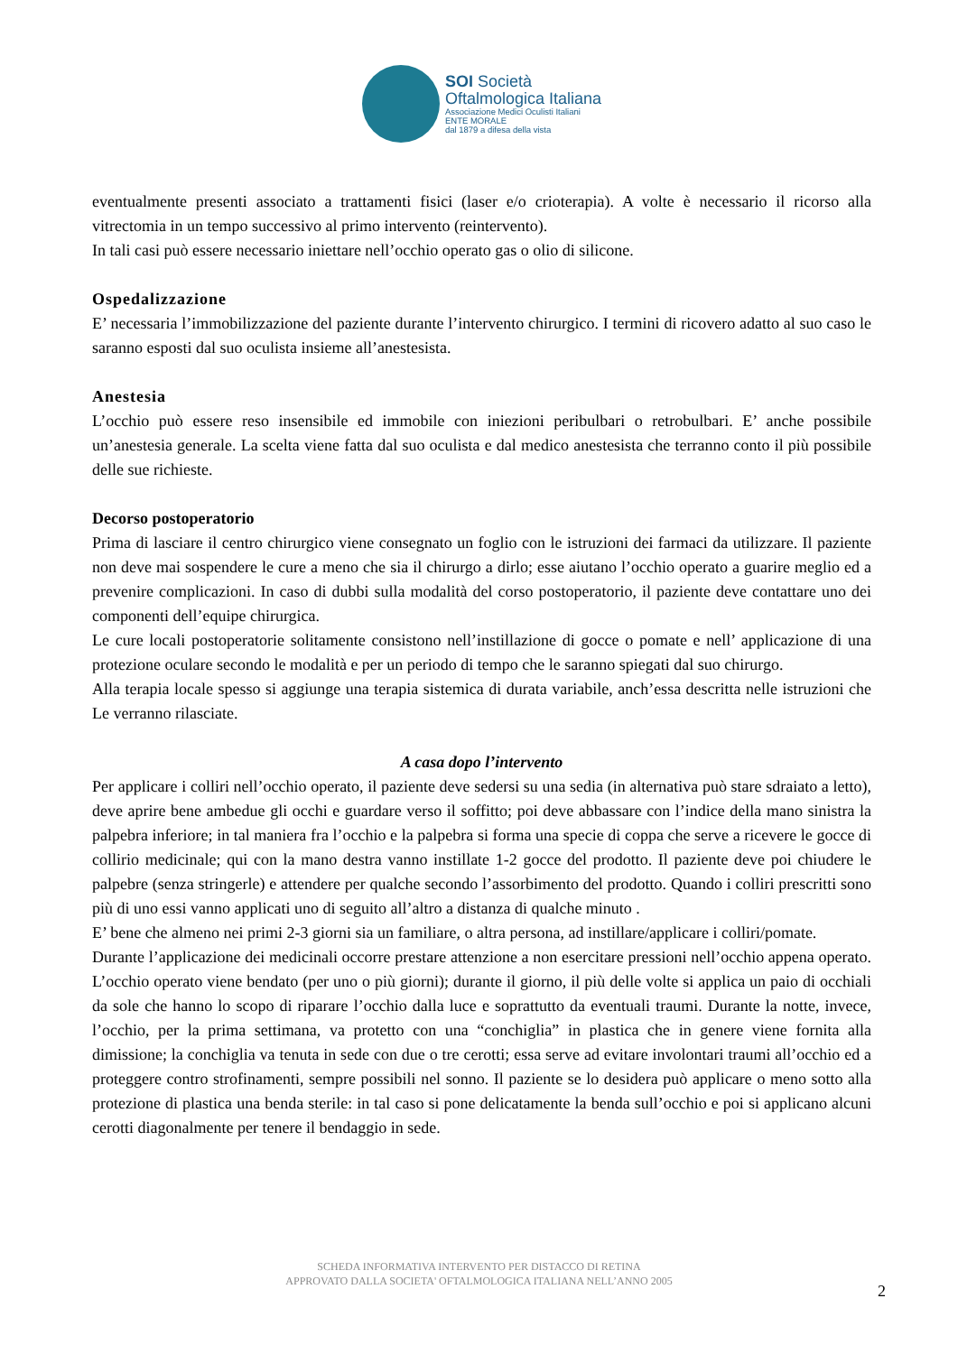SOI Società
Oftalmologica Italiana
Associazione Medici Oculisti Italiani
ENTE MORALE
dal 1879 a difesa della vista
eventualmente presenti associato a trattamenti fisici (laser e/o crioterapia). A volte è necessario il ricorso alla vitrectomia in un tempo successivo al primo intervento (reintervento).
In tali casi può essere necessario iniettare nell’occhio operato gas o olio di silicone.
Ospedalizzazione
E’ necessaria l’immobilizzazione del paziente durante l’intervento chirurgico. I termini di ricovero adatto al suo caso le saranno esposti dal suo oculista insieme all’anestesista.
Anestesia
L’occhio può essere reso insensibile ed immobile con iniezioni peribulbari o retrobulbari. E’ anche possibile un’anestesia generale. La scelta viene fatta dal suo oculista e dal medico anestesista che terranno conto il più possibile delle sue richieste.
Decorso postoperatorio
Prima di lasciare il centro chirurgico viene consegnato un foglio con le istruzioni dei farmaci da utilizzare. Il paziente non deve mai sospendere le cure a meno che sia il chirurgo a dirlo; esse aiutano l’occhio operato a guarire meglio ed a prevenire complicazioni. In caso di dubbi sulla modalità del corso postoperatorio, il paziente deve contattare uno dei componenti dell’equipe chirurgica.
Le cure locali postoperatorie solitamente consistono nell’instillazione di gocce o pomate e nell’ applicazione di una protezione oculare secondo le modalità e per un periodo di tempo che le saranno spiegati dal suo chirurgo.
Alla terapia locale spesso si aggiunge una terapia sistemica di durata variabile, anch’essa descritta nelle istruzioni che Le verranno rilasciate.
A casa dopo l’intervento
Per applicare i colliri nell’occhio operato, il paziente deve sedersi su una sedia (in alternativa può stare sdraiato a letto), deve aprire bene ambedue gli occhi e guardare verso il soffitto; poi deve abbassare con l’indice della mano sinistra la palpebra inferiore; in tal maniera fra l’occhio e la palpebra si forma una specie di coppa che serve a ricevere le gocce di collirio medicinale; qui con la mano destra vanno instillate 1-2 gocce del prodotto. Il paziente deve poi chiudere le palpebre (senza stringerle) e attendere per qualche secondo l’assorbimento del prodotto. Quando i colliri prescritti sono più di uno essi vanno applicati uno di seguito all’altro a distanza di qualche minuto .
E’ bene che almeno nei primi 2-3 giorni sia un familiare, o altra persona, ad instillare/applicare i colliri/pomate.
Durante l’applicazione dei medicinali occorre prestare attenzione a non esercitare pressioni nell’occhio appena operato. L’occhio operato viene bendato (per uno o più giorni); durante il giorno, il più delle volte si applica un paio di occhiali da sole che hanno lo scopo di riparare l’occhio dalla luce e soprattutto da eventuali traumi. Durante la notte, invece, l’occhio, per la prima settimana, va protetto con una “conchiglia” in plastica che in genere viene fornita alla dimissione; la conchiglia va tenuta in sede con due o tre cerotti; essa serve ad evitare involontari traumi all’occhio ed a proteggere contro strofinamenti, sempre possibili nel sonno. Il paziente se lo desidera può applicare o meno sotto alla protezione di plastica una benda sterile: in tal caso si pone delicatamente la benda sull’occhio e poi si applicano alcuni cerotti diagonalmente per tenere il bendaggio in sede.
SCHEDA INFORMATIVA INTERVENTO PER DISTACCO DI RETINA
APPROVATO DALLA SOCIETA' OFTALMOLOGICA ITALIANA NELL’ANNO 2005
2